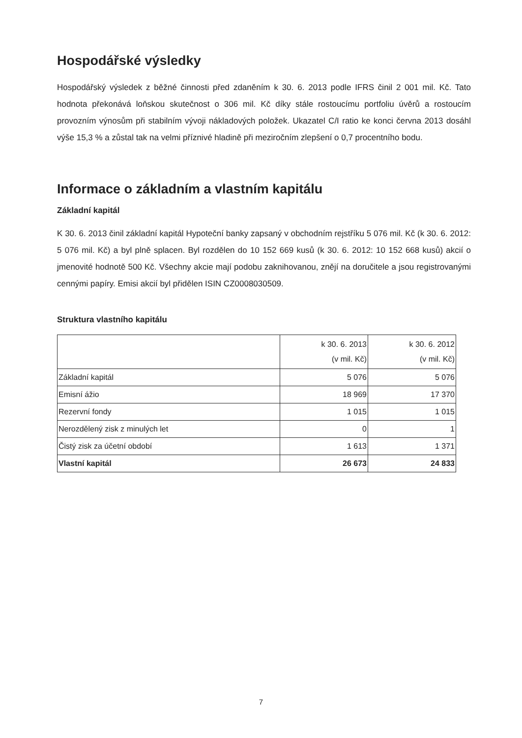Hospodářské výsledky
Hospodářský výsledek z běžné činnosti před zdaněním k 30. 6. 2013 podle IFRS činil 2 001 mil. Kč. Tato hodnota překonává loňskou skutečnost o 306 mil. Kč díky stále rostoucímu portfoliu úvěrů a rostoucím provozním výnosům při stabilním vývoji nákladových položek. Ukazatel C/I ratio ke konci června 2013 dosáhl výše 15,3 % a zůstal tak na velmi příznivé hladině při meziročním zlepšení o 0,7 procentního bodu.
Informace o základním a vlastním kapitálu
Základní kapitál
K 30. 6. 2013 činil základní kapitál Hypoteční banky zapsaný v obchodním rejstříku 5 076 mil. Kč (k 30. 6. 2012: 5 076 mil. Kč) a byl plně splacen. Byl rozdělen do 10 152 669 kusů (k 30. 6. 2012: 10 152 668 kusů) akcií o jmenovité hodnotě 500 Kč. Všechny akcie mají podobu zaknihovanou, znějí na doručitele a jsou registrovanými cennými papíry. Emisi akcií byl přidělen ISIN CZ0008030509.
Struktura vlastního kapitálu
| | k 30. 6. 2013 (v mil. Kč) | k 30. 6. 2012 (v mil. Kč) |
| --- | --- | --- |
| Základní kapitál | 5 076 | 5 076 |
| Emisní ážio | 18 969 | 17 370 |
| Rezervní fondy | 1 015 | 1 015 |
| Nerozdělený zisk z minulých let | 0 | 1 |
| Čistý zisk za účetní období | 1 613 | 1 371 |
| Vlastní kapitál | 26 673 | 24 833 |
7